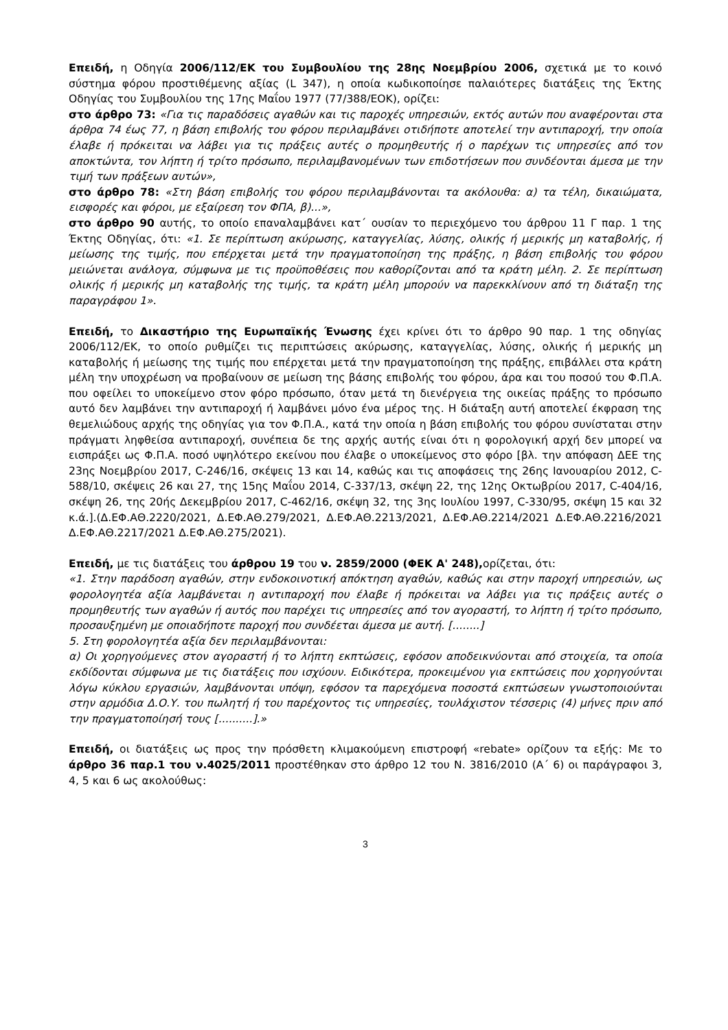Επειδή, η Οδηγία 2006/112/ΕΚ του Συμβουλίου της 28ης Νοεμβρίου 2006, σχετικά με το κοινό σύστημα φόρου προστιθέμενης αξίας (L 347), η οποία κωδικοποίησε παλαιότερες διατάξεις της Έκτης Οδηγίας του Συμβουλίου της 17ης Μαΐου 1977 (77/388/ΕΟΚ), ορίζει:
στο άρθρο 73: «Για τις παραδόσεις αγαθών και τις παροχές υπηρεσιών, εκτός αυτών που αναφέρονται στα άρθρα 74 έως 77, η βάση επιβολής του φόρου περιλαμβάνει οτιδήποτε αποτελεί την αντιπαροχή, την οποία έλαβε ή πρόκειται να λάβει για τις πράξεις αυτές ο προμηθευτής ή ο παρέχων τις υπηρεσίες από τον αποκτώντα, τον λήπτη ή τρίτο πρόσωπο, περιλαμβανομένων των επιδοτήσεων που συνδέονται άμεσα με την τιμή των πράξεων αυτών»,
στο άρθρο 78: «Στη βάση επιβολής του φόρου περιλαμβάνονται τα ακόλουθα: α) τα τέλη, δικαιώματα, εισφορές και φόροι, με εξαίρεση τον ΦΠΑ, β)...»,
στο άρθρο 90 αυτής, το οποίο επαναλαμβάνει κατ΄ ουσίαν το περιεχόμενο του άρθρου 11 Γ παρ. 1 της Έκτης Οδηγίας, ότι: «1. Σε περίπτωση ακύρωσης, καταγγελίας, λύσης, ολικής ή μερικής μη καταβολής, ή μείωσης της τιμής, που επέρχεται μετά την πραγματοποίηση της πράξης, η βάση επιβολής του φόρου μειώνεται ανάλογα, σύμφωνα με τις προϋποθέσεις που καθορίζονται από τα κράτη μέλη. 2. Σε περίπτωση ολικής ή μερικής μη καταβολής της τιμής, τα κράτη μέλη μπορούν να παρεκκλίνουν από τη διάταξη της παραγράφου 1».
Επειδή, το Δικαστήριο της Ευρωπαϊκής Ένωσης έχει κρίνει ότι το άρθρο 90 παρ. 1 της οδηγίας 2006/112/ΕΚ, το οποίο ρυθμίζει τις περιπτώσεις ακύρωσης, καταγγελίας, λύσης, ολικής ή μερικής μη καταβολής ή μείωσης της τιμής που επέρχεται μετά την πραγματοποίηση της πράξης, επιβάλλει στα κράτη μέλη την υποχρέωση να προβαίνουν σε μείωση της βάσης επιβολής του φόρου, άρα και του ποσού του Φ.Π.Α. που οφείλει το υποκείμενο στον φόρο πρόσωπο, όταν μετά τη διενέργεια της οικείας πράξης το πρόσωπο αυτό δεν λαμβάνει την αντιπαροχή ή λαμβάνει μόνο ένα μέρος της. Η διάταξη αυτή αποτελεί έκφραση της θεμελιώδους αρχής της οδηγίας για τον Φ.Π.Α., κατά την οποία η βάση επιβολής του φόρου συνίσταται στην πράγματι ληφθείσα αντιπαροχή, συνέπεια δε της αρχής αυτής είναι ότι η φορολογική αρχή δεν μπορεί να εισπράξει ως Φ.Π.Α. ποσό υψηλότερο εκείνου που έλαβε ο υποκείμενος στο φόρο [βλ. την απόφαση ΔΕΕ της 23ης Νοεμβρίου 2017, C-246/16, σκέψεις 13 και 14, καθώς και τις αποφάσεις της 26ης Ιανουαρίου 2012, C-588/10, σκέψεις 26 και 27, της 15ης Μαΐου 2014, C-337/13, σκέψη 22, της 12ης Οκτωβρίου 2017, C-404/16, σκέψη 26, της 20ής Δεκεμβρίου 2017, C-462/16, σκέψη 32, της 3ης Ιουλίου 1997, C-330/95, σκέψη 15 και 32 κ.ά.].(Δ.ΕΦ.ΑΘ.2220/2021, Δ.ΕΦ.ΑΘ.279/2021, Δ.ΕΦ.ΑΘ.2213/2021, Δ.ΕΦ.ΑΘ.2214/2021 Δ.ΕΦ.ΑΘ.2216/2021 Δ.ΕΦ.ΑΘ.2217/2021 Δ.ΕΦ.ΑΘ.275/2021).
Επειδή, με τις διατάξεις του άρθρου 19 του ν. 2859/2000 (ΦΕΚ Α' 248), ορίζεται, ότι:
«1. Στην παράδοση αγαθών, στην ενδοκοινοτική απόκτηση αγαθών, καθώς και στην παροχή υπηρεσιών, ως φορολογητέα αξία λαμβάνεται η αντιπαροχή που έλαβε ή πρόκειται να λάβει για τις πράξεις αυτές ο προμηθευτής των αγαθών ή αυτός που παρέχει τις υπηρεσίες από τον αγοραστή, το λήπτη ή τρίτο πρόσωπο, προσαυξημένη με οποιαδήποτε παροχή που συνδέεται άμεσα με αυτή. [........]
5. Στη φορολογητέα αξία δεν περιλαμβάνονται:
α) Οι χορηγούμενες στον αγοραστή ή το λήπτη εκπτώσεις, εφόσον αποδεικνύονται από στοιχεία, τα οποία εκδίδονται σύμφωνα με τις διατάξεις που ισχύουν. Ειδικότερα, προκειμένου για εκπτώσεις που χορηγούνται λόγω κύκλου εργασιών, λαμβάνονται υπόψη, εφόσον τα παρεχόμενα ποσοστά εκπτώσεων γνωστοποιούνται στην αρμόδια Δ.Ο.Υ. του πωλητή ή του παρέχοντος τις υπηρεσίες, τουλάχιστον τέσσερις (4) μήνες πριν από την πραγματοποίησή τους [..........].»
Επειδή, οι διατάξεις ως προς την πρόσθετη κλιμακούμενη επιστροφή «rebate» ορίζουν τα εξής: Με το άρθρο 36 παρ.1 του ν.4025/2011 προστέθηκαν στο άρθρο 12 του Ν. 3816/2010 (Α΄ 6) οι παράγραφοι 3, 4, 5 και 6 ως ακολούθως:
3